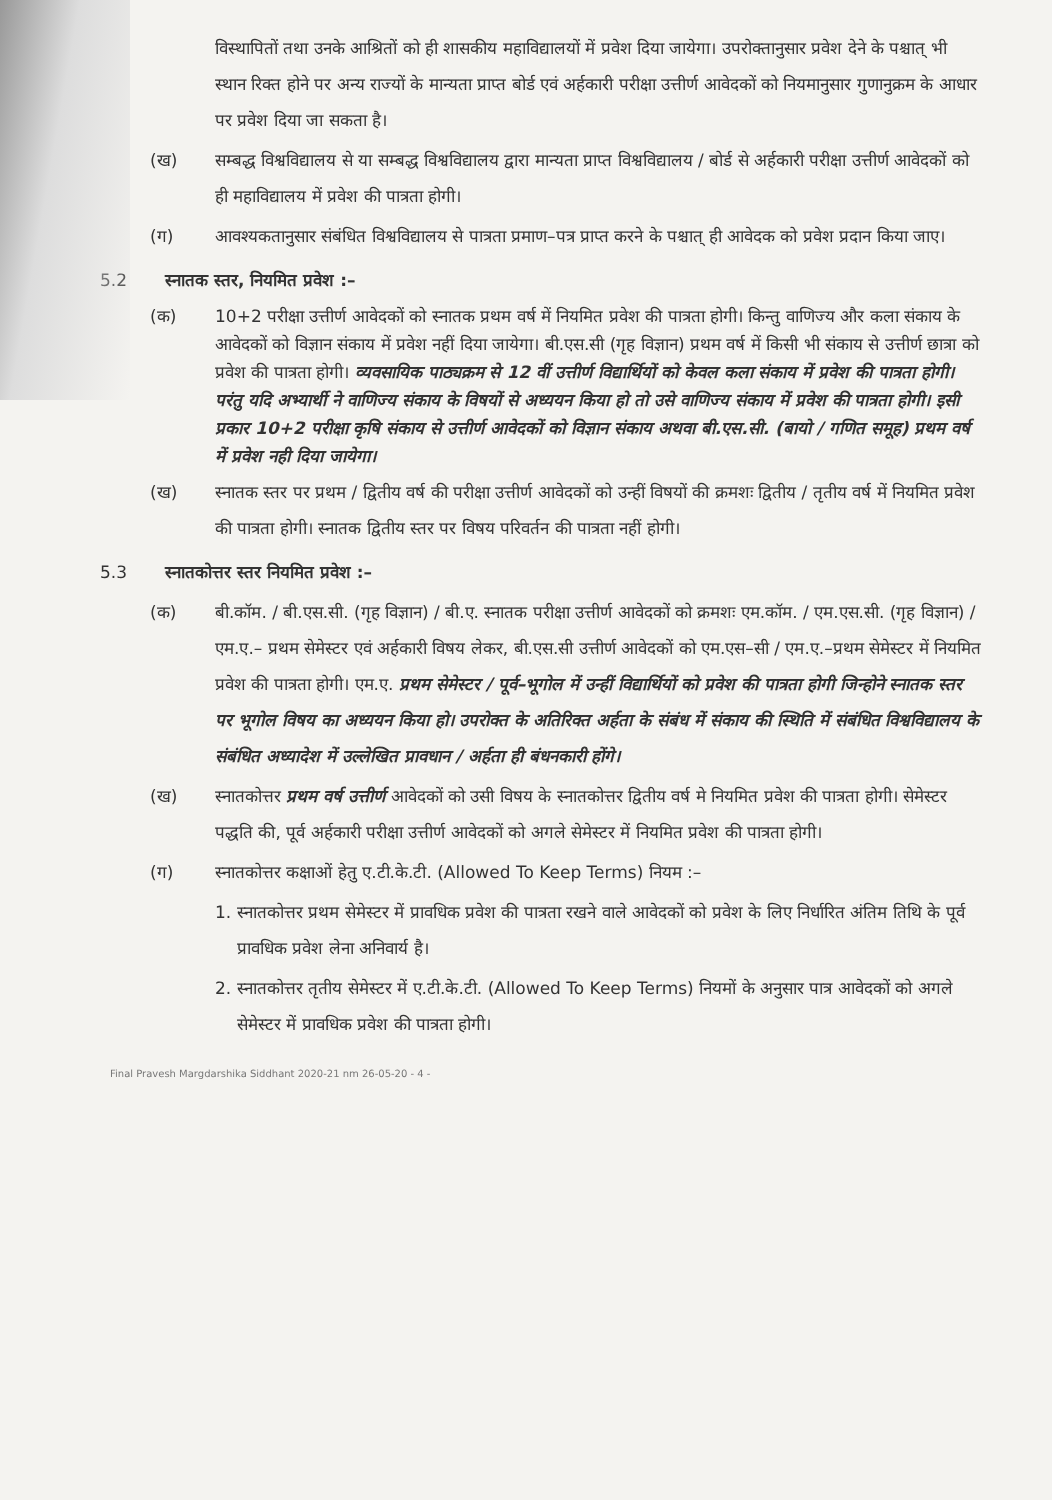विस्थापितों तथा उनके आश्रितों को ही शासकीय महाविद्यालयों में प्रवेश दिया जायेगा। उपरोक्तानुसार प्रवेश देने के पश्चात् भी स्थान रिक्त होने पर अन्य राज्यों के मान्यता प्राप्त बोर्ड एवं अर्हकारी परीक्षा उत्तीर्ण आवेदकों को नियमानुसार गुणानुक्रम के आधार पर प्रवेश दिया जा सकता है।
(ख) सम्बद्ध विश्वविद्यालय से या सम्बद्ध विश्वविद्यालय द्वारा मान्यता प्राप्त विश्वविद्यालय / बोर्ड से अर्हकारी परीक्षा उत्तीर्ण आवेदकों को ही महाविद्यालय में प्रवेश की पात्रता होगी।
(ग) आवश्यकतानुसार संबंधित विश्वविद्यालय से पात्रता प्रमाण–पत्र प्राप्त करने के पश्चात् ही आवेदक को प्रवेश प्रदान किया जाए।
5.2 स्नातक स्तर, नियमित प्रवेश :–
(क) 10+2 परीक्षा उत्तीर्ण आवेदकों को स्नातक प्रथम वर्ष में नियमित प्रवेश की पात्रता होगी। किन्तु वाणिज्य और कला संकाय के आवेदकों को विज्ञान संकाय में प्रवेश नहीं दिया जायेगा। बी.एस.सी (गृह विज्ञान) प्रथम वर्ष में किसी भी संकाय से उत्तीर्ण छात्रा को प्रवेश की पात्रता होगी। व्यवसायिक पाठ्यक्रम से 12 वीं उत्तीर्ण विद्यार्थियों को केवल कला संकाय में प्रवेश की पात्रता होगी। परंतु यदि अभ्यार्थी ने वाणिज्य संकाय के विषयों से अध्ययन किया हो तो उसे वाणिज्य संकाय में प्रवेश की पात्रता होगी। इसी प्रकार 10+2 परीक्षा कृषि संकाय से उत्तीर्ण आवेदकों को विज्ञान संकाय अथवा बी.एस.सी. (बायो / गणित समूह) प्रथम वर्ष में प्रवेश नही दिया जायेगा।
(ख) स्नातक स्तर पर प्रथम / द्वितीय वर्ष की परीक्षा उत्तीर्ण आवेदकों को उन्हीं विषयों की क्रमशः द्वितीय / तृतीय वर्ष में नियमित प्रवेश की पात्रता होगी। स्नातक द्वितीय स्तर पर विषय परिवर्तन की पात्रता नहीं होगी।
5.3 स्नातकोत्तर स्तर नियमित प्रवेश :–
(क) बी.कॉम. / बी.एस.सी. (गृह विज्ञान) / बी.ए. स्नातक परीक्षा उत्तीर्ण आवेदकों को क्रमशः एम.कॉम. / एम.एस.सी. (गृह विज्ञान) / एम.ए.– प्रथम सेमेस्टर एवं अर्हकारी विषय लेकर, बी.एस.सी उत्तीर्ण आवेदकों को एम.एस–सी / एम.ए.–प्रथम सेमेस्टर में नियमित प्रवेश की पात्रता होगी। एम.ए. प्रथम सेमेस्टर / पूर्व–भूगोल में उन्हीं विद्यार्थियों को प्रवेश की पात्रता होगी जिन्होने स्नातक स्तर पर भूगोल विषय का अध्ययन किया हो। उपरोक्त के अतिरिक्त अर्हता के संबंध में संकाय की स्थिति में संबंधित विश्वविद्यालय के संबंधित अध्यादेश में उल्लेखित प्रावधान / अर्हता ही बंधनकारी होंगे।
(ख) स्नातकोत्तर प्रथम वर्ष उत्तीर्ण आवेदकों को उसी विषय के स्नातकोत्तर द्वितीय वर्ष मे नियमित प्रवेश की पात्रता होगी। सेमेस्टर पद्धति की, पूर्व अर्हकारी परीक्षा उत्तीर्ण आवेदकों को अगले सेमेस्टर में नियमित प्रवेश की पात्रता होगी।
(ग) स्नातकोत्तर कक्षाओं हेतु ए.टी.के.टी. (Allowed To Keep Terms) नियम :–
1. स्नातकोत्तर प्रथम सेमेस्टर में प्रावधिक प्रवेश की पात्रता रखने वाले आवेदकों को प्रवेश के लिए निर्धारित अंतिम तिथि के पूर्व प्रावधिक प्रवेश लेना अनिवार्य है।
2. स्नातकोत्तर तृतीय सेमेस्टर में ए.टी.के.टी. (Allowed To Keep Terms) नियमों के अनुसार पात्र आवेदकों को अगले सेमेस्टर में प्रावधिक प्रवेश की पात्रता होगी।
Final Pravesh Margdarshika Siddhant 2020-21 nm 26-05-20 - 4 -